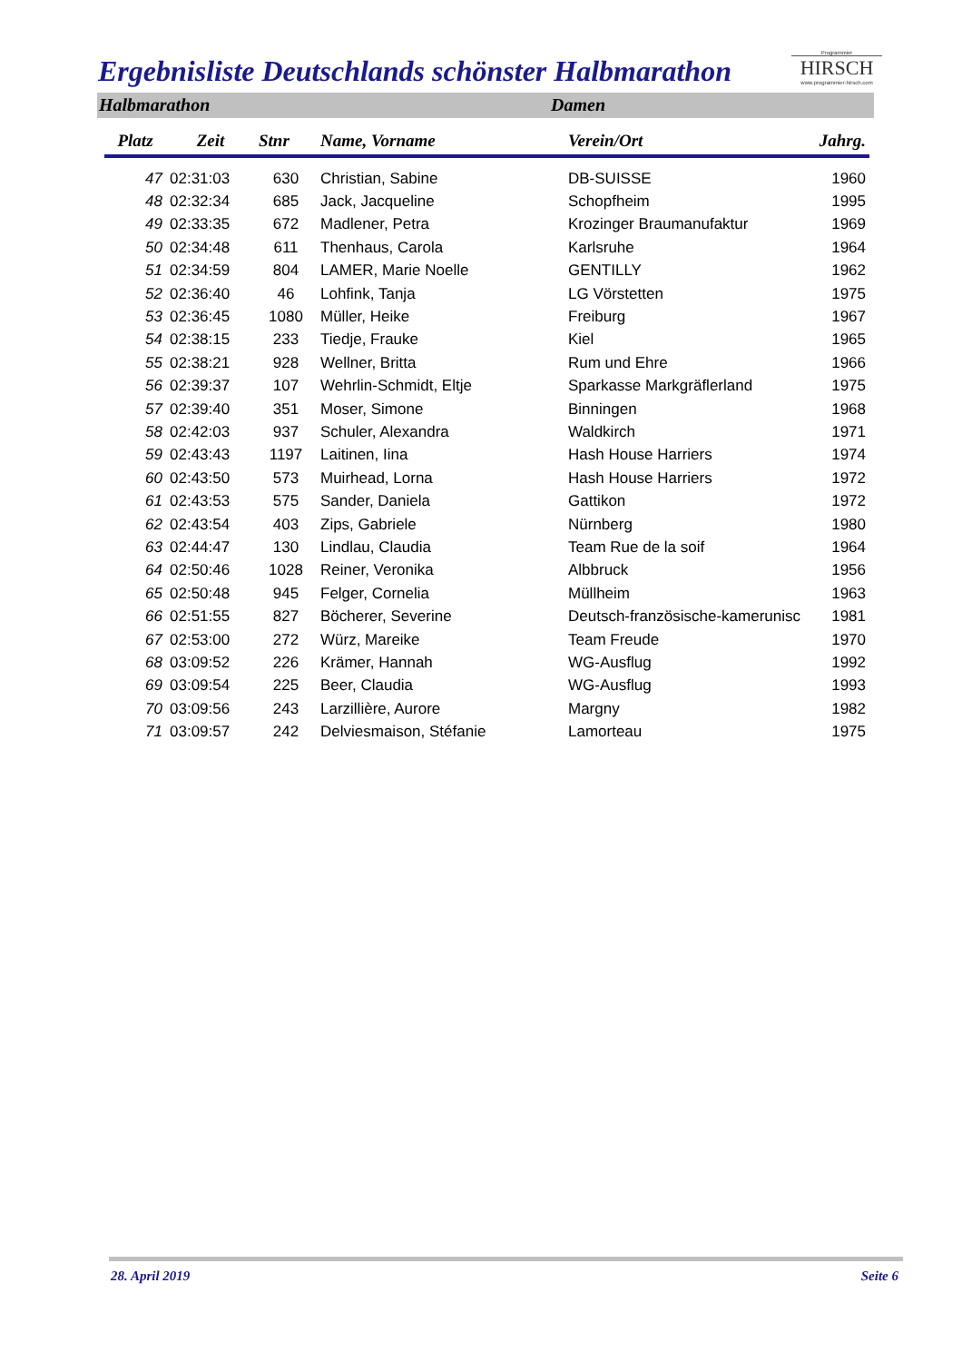Ergebnisliste Deutschlands schönster Halbmarathon
Programmier
HIRSCH
www.programmier-hirsch.com
Halbmarathon Damen
| Platz | Zeit | Stnr | Name, Vorname | Verein/Ort | Jahrg. |
| --- | --- | --- | --- | --- | --- |
| 47 | 02:31:03 | 630 | Christian, Sabine | DB-SUISSE | 1960 |
| 48 | 02:32:34 | 685 | Jack, Jacqueline | Schopfheim | 1995 |
| 49 | 02:33:35 | 672 | Madlener, Petra | Krozinger Braumanufaktur | 1969 |
| 50 | 02:34:48 | 611 | Thenhaus, Carola | Karlsruhe | 1964 |
| 51 | 02:34:59 | 804 | LAMER, Marie Noelle | GENTILLY | 1962 |
| 52 | 02:36:40 | 46 | Lohfink, Tanja | LG Vörstetten | 1975 |
| 53 | 02:36:45 | 1080 | Müller, Heike | Freiburg | 1967 |
| 54 | 02:38:15 | 233 | Tiedje, Frauke | Kiel | 1965 |
| 55 | 02:38:21 | 928 | Wellner, Britta | Rum und Ehre | 1966 |
| 56 | 02:39:37 | 107 | Wehrlin-Schmidt, Eltje | Sparkasse Markgräflerland | 1975 |
| 57 | 02:39:40 | 351 | Moser, Simone | Binningen | 1968 |
| 58 | 02:42:03 | 937 | Schuler, Alexandra | Waldkirch | 1971 |
| 59 | 02:43:43 | 1197 | Laitinen, Iina | Hash House Harriers | 1974 |
| 60 | 02:43:50 | 573 | Muirhead, Lorna | Hash House Harriers | 1972 |
| 61 | 02:43:53 | 575 | Sander, Daniela | Gattikon | 1972 |
| 62 | 02:43:54 | 403 | Zips, Gabriele | Nürnberg | 1980 |
| 63 | 02:44:47 | 130 | Lindlau, Claudia | Team Rue de la soif | 1964 |
| 64 | 02:50:46 | 1028 | Reiner, Veronika | Albbruck | 1956 |
| 65 | 02:50:48 | 945 | Felger, Cornelia | Müllheim | 1963 |
| 66 | 02:51:55 | 827 | Böcherer, Severine | Deutsch-französische-kamerunisc | 1981 |
| 67 | 02:53:00 | 272 | Würz, Mareike | Team Freude | 1970 |
| 68 | 03:09:52 | 226 | Krämer, Hannah | WG-Ausflug | 1992 |
| 69 | 03:09:54 | 225 | Beer, Claudia | WG-Ausflug | 1993 |
| 70 | 03:09:56 | 243 | Larzillière, Aurore | Margny | 1982 |
| 71 | 03:09:57 | 242 | Delviesmaison, Stéfanie | Lamorteau | 1975 |
28. April 2019 Seite 6